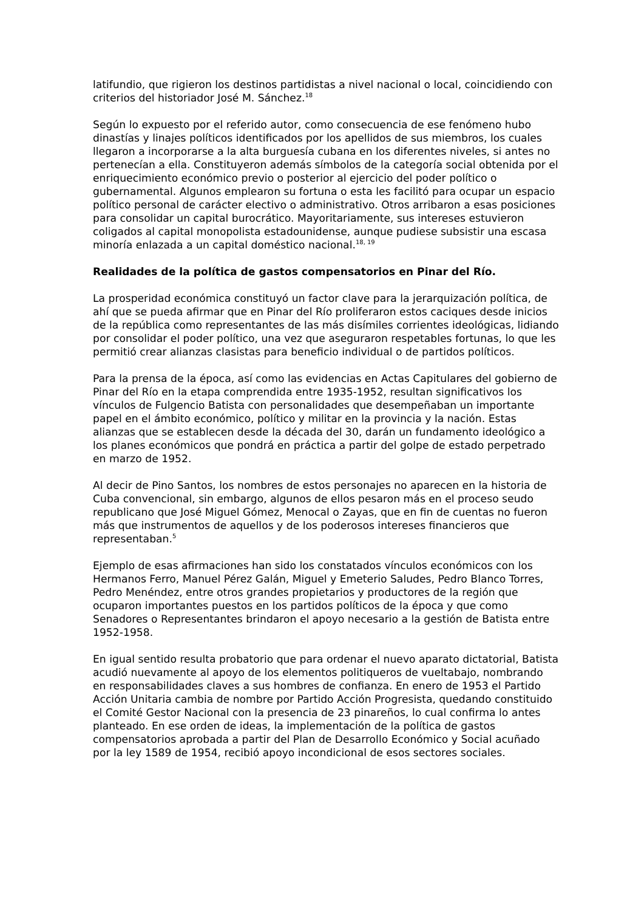latifundio, que rigieron los destinos partidistas a nivel nacional o local, coincidiendo con criterios del historiador José M. Sánchez.<sup>18</sup>
Según lo expuesto por el referido autor, como consecuencia de ese fenómeno hubo dinastías y linajes políticos identificados por los apellidos de sus miembros, los cuales llegaron a incorporarse a la alta burguesía cubana en los diferentes niveles, si antes no pertenecían a ella. Constituyeron además símbolos de la categoría social obtenida por el enriquecimiento económico previo o posterior al ejercicio del poder político o gubernamental. Algunos emplearon su fortuna o esta les facilitó para ocupar un espacio político personal de carácter electivo o administrativo. Otros arribaron a esas posiciones para consolidar un capital burocrático. Mayoritariamente, sus intereses estuvieron coligados al capital monopolista estadounidense, aunque pudiese subsistir una escasa minoría enlazada a un capital doméstico nacional.<sup>18, 19</sup>
Realidades de la política de gastos compensatorios en Pinar del Río.
La prosperidad económica constituyó un factor clave para la jerarquización política, de ahí que se pueda afirmar que en Pinar del Río proliferaron estos caciques desde inicios de la república como representantes de las más disímiles corrientes ideológicas, lidiando por consolidar el poder político, una vez que aseguraron respetables fortunas, lo que les permitió crear alianzas clasistas para beneficio individual o de partidos políticos.
Para la prensa de la época, así como las evidencias en Actas Capitulares del gobierno de Pinar del Río en la etapa comprendida entre 1935-1952, resultan significativos los vínculos de Fulgencio Batista con personalidades que desempeñaban un importante papel en el ámbito económico, político y militar en la provincia y la nación. Estas alianzas que se establecen desde la década del 30, darán un fundamento ideológico a los planes económicos que pondrá en práctica a partir del golpe de estado perpetrado en marzo de 1952.
Al decir de Pino Santos, los nombres de estos personajes no aparecen en la historia de Cuba convencional, sin embargo, algunos de ellos pesaron más en el proceso seudo republicano que José Miguel Gómez, Menocal o Zayas, que en fin de cuentas no fueron más que instrumentos de aquellos y de los poderosos intereses financieros que representaban.<sup>5</sup>
Ejemplo de esas afirmaciones han sido los constatados vínculos económicos con los Hermanos Ferro, Manuel Pérez Galán, Miguel y Emeterio Saludes, Pedro Blanco Torres, Pedro Menéndez, entre otros grandes propietarios y productores de la región que ocuparon importantes puestos en los partidos políticos de la época y que como Senadores o Representantes brindaron el apoyo necesario a la gestión de Batista entre 1952-1958.
En igual sentido resulta probatorio que para ordenar el nuevo aparato dictatorial, Batista acudió nuevamente al apoyo de los elementos politiqueros de vueltabajo, nombrando en responsabilidades claves a sus hombres de confianza. En enero de 1953 el Partido Acción Unitaria cambia de nombre por Partido Acción Progresista, quedando constituido el Comité Gestor Nacional con la presencia de 23 pinareños, lo cual confirma lo antes planteado. En ese orden de ideas, la implementación de la política de gastos compensatorios aprobada a partir del Plan de Desarrollo Económico y Social acuñado por la ley 1589 de 1954, recibió apoyo incondicional de esos sectores sociales.